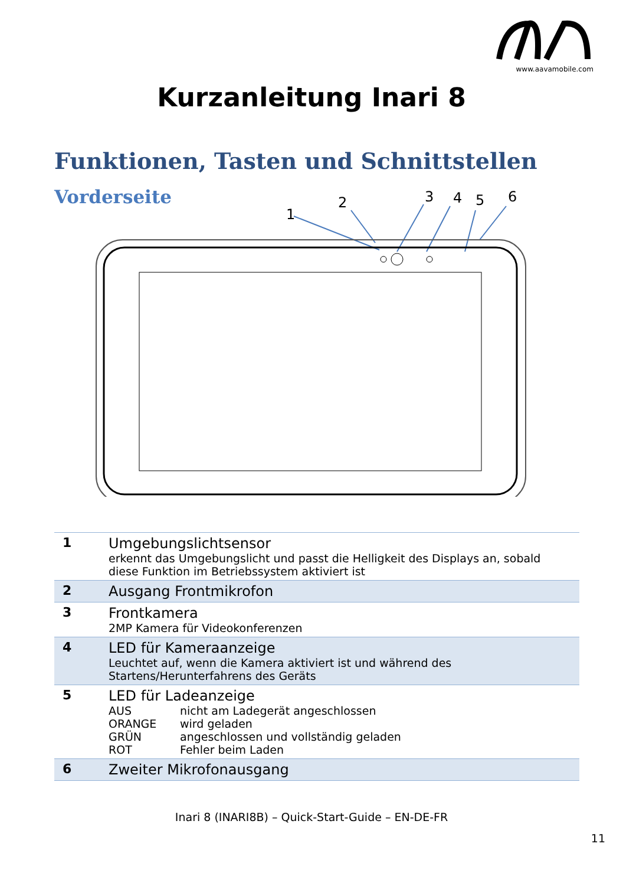www.aavamobile.com
Kurzanleitung Inari 8
Funktionen, Tasten und Schnittstellen
Vorderseite
1
2
3
4
5
6
| 1 | Umgebungslichtsensor erkennt das Umgebungslicht und passt die Helligkeit des Displays an, sobald diese Funktion im Betriebssystem aktiviert ist |
| 2 | Ausgang Frontmikrofon |
| 3 | Frontkamera 2MP Kamera für Videokonferenzen |
| 4 | LED für Kameraanzeige Leuchtet auf, wenn die Kamera aktiviert ist und während des Startens/Herunterfahrens des Geräts |
| 5 | LED für Ladeanzeige AUS nicht am Ladegerät angeschlossen ORANGE wird geladen GRÜN angeschlossen und vollständig geladen ROT Fehler beim Laden |
| 6 | Zweiter Mikrofonausgang |
Inari 8 (INARI8B) – Quick-Start-Guide – EN-DE-FR
11